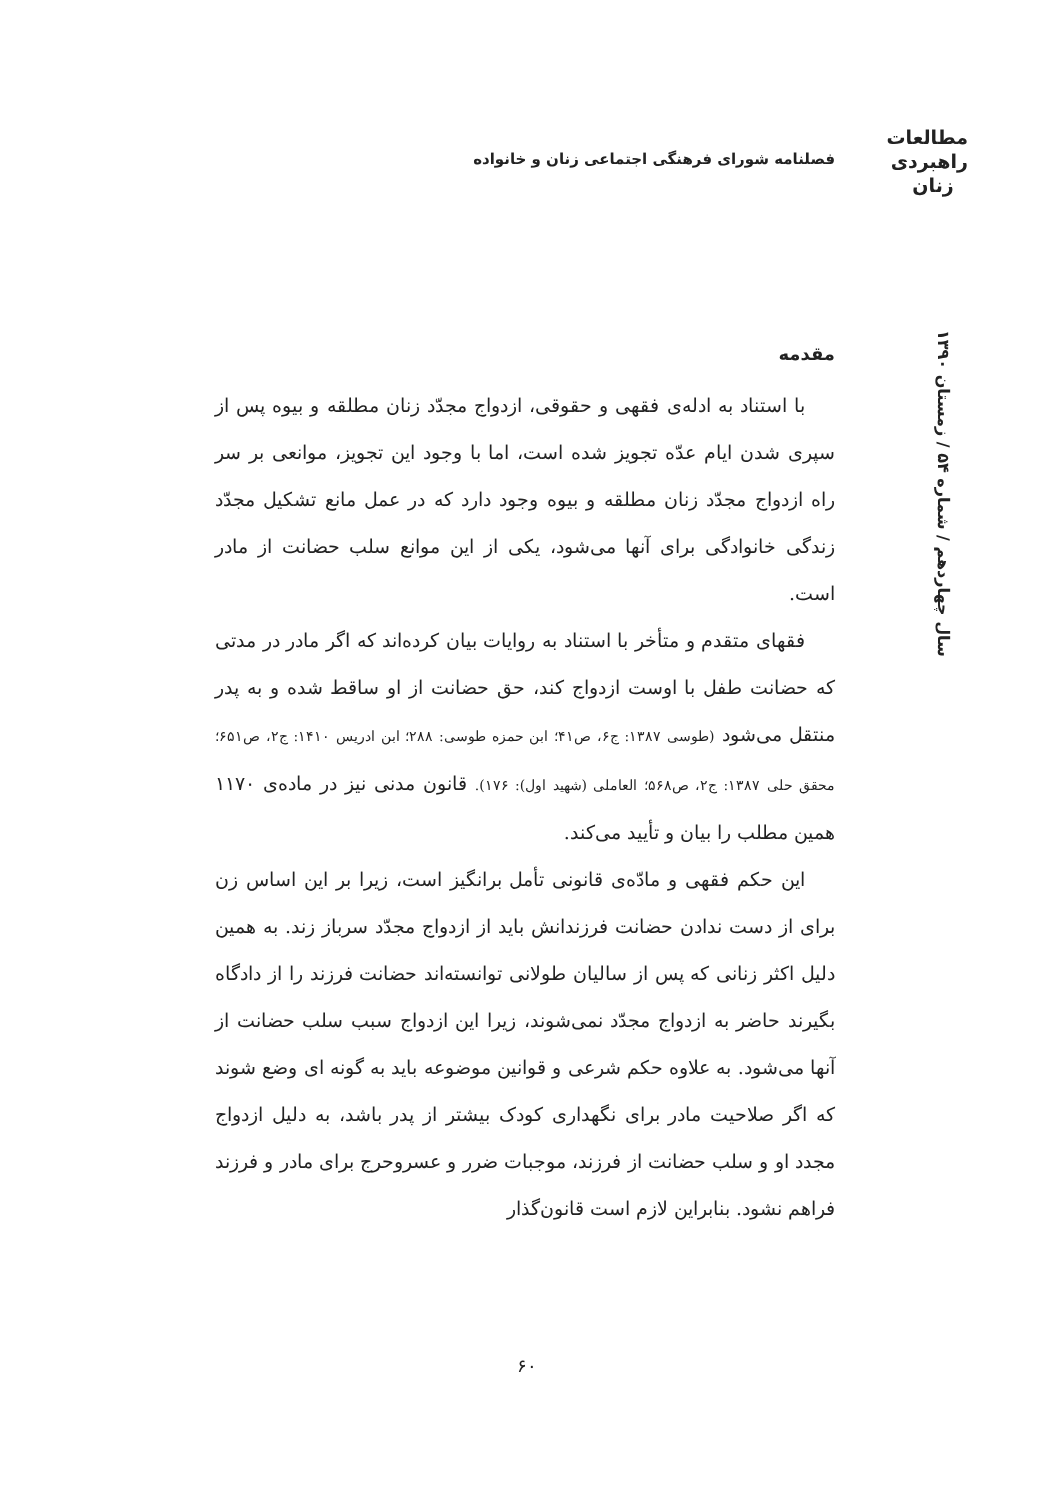مطالعات
راهبردی
زنان
فصلنامه شورای فرهنگی اجتماعی زنان و خانواده
سال چهاردهم / شماره ۵۴ / زمستان ۱۳۹۰
مقدمه
با استناد به ادله‌ی فقهی و حقوقی، ازدواج مجدّد زنان مطلقه و بیوه پس از سپری شدن ایام عدّه تجویز شده است، اما با وجود این تجویز، موانعی بر سر راه ازدواج مجدّد زنان مطلقه و بیوه وجود دارد که در عمل مانع تشکیل مجدّد زندگی خانوادگی برای آنها می‌شود، یکی از این موانع سلب حضانت از مادر است.
فقهای متقدم و متأخر با استناد به روایات بیان کرده‌اند که اگر مادر در مدتی که حضانت طفل با اوست ازدواج کند، حق حضانت از او ساقط شده و به پدر منتقل می‌شود (طوسی ۱۳۸۷: ج۶، ص۴۱؛ ابن حمزه طوسی: ۲۸۸؛ ابن ادریس ۱۴۱۰: ج۲، ص۶۵۱؛ محقق حلی ۱۳۸۷: ج۲، ص۵۶۸؛ العاملی (شهید اول): ۱۷۶). قانون مدنی نیز در ماده‌ی ۱۱۷۰ همین مطلب را بیان و تأیید می‌کند.
این حکم فقهی و مادّه‌ی قانونی تأمل برانگیز است، زیرا بر این اساس زن برای از دست ندادن حضانت فرزندانش باید از ازدواج مجدّد سرباز زند. به همین دلیل اکثر زنانی که پس از سالیان طولانی توانسته‌اند حضانت فرزند را از دادگاه بگیرند حاضر به ازدواج مجدّد نمی‌شوند، زیرا این ازدواج سبب سلب حضانت از آنها می‌شود. به علاوه حکم شرعی و قوانین موضوعه باید به گونه ای وضع شوند که اگر صلاحیت مادر برای نگهداری کودک بیشتر از پدر باشد، به دلیل ازدواج مجدد او و سلب حضانت از فرزند، موجبات ضرر و عسروحرج برای مادر و فرزند فراهم نشود. بنابراین لازم است قانون‌گذار
۶۰